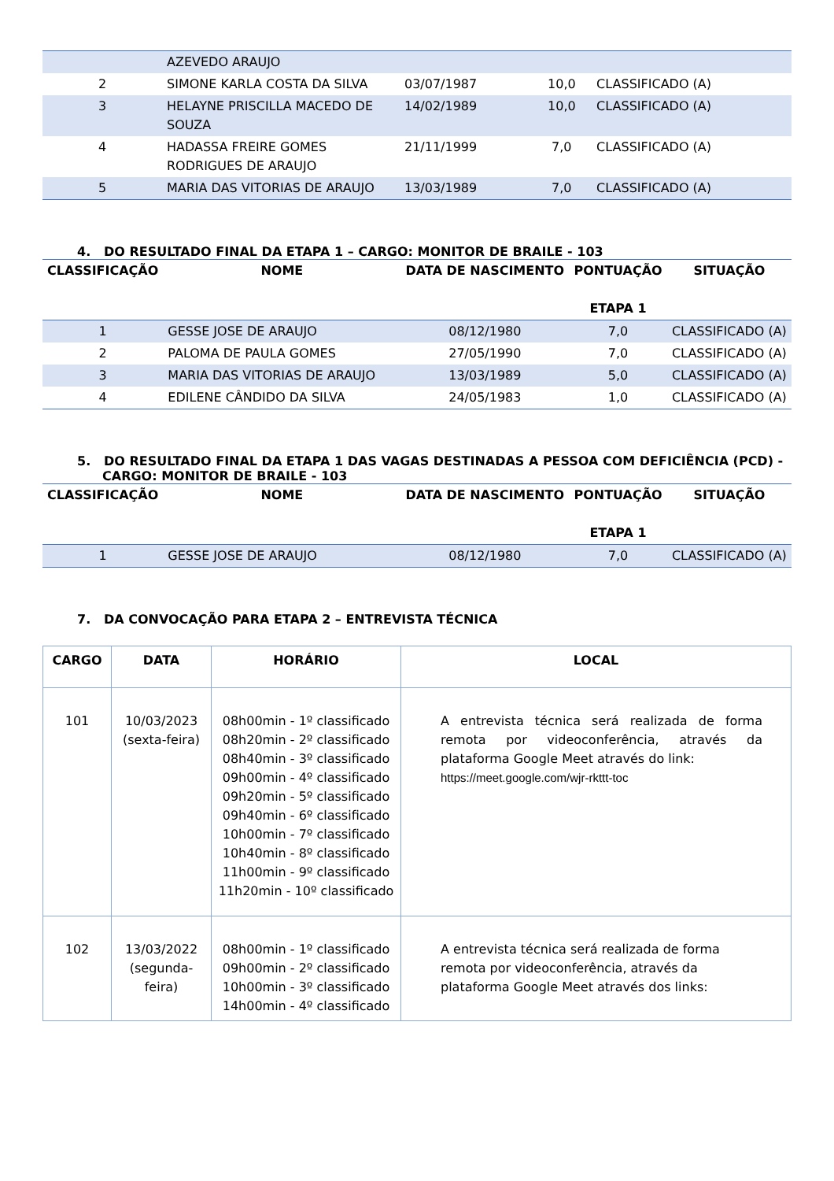| | AZEVEDO ARAUJO | | | |
| 2 | SIMONE KARLA COSTA DA SILVA | 03/07/1987 | 10,0 | CLASSIFICADO (A) |
| 3 | HELAYNE PRISCILLA MACEDO DE SOUZA | 14/02/1989 | 10,0 | CLASSIFICADO (A) |
| 4 | HADASSA FREIRE GOMES RODRIGUES DE ARAUJO | 21/11/1999 | 7,0 | CLASSIFICADO (A) |
| 5 | MARIA DAS VITORIAS DE ARAUJO | 13/03/1989 | 7,0 | CLASSIFICADO (A) |
4. DO RESULTADO FINAL DA ETAPA 1 – CARGO: MONITOR DE BRAILE - 103
| CLASSIFICAÇÃO | NOME | DATA DE NASCIMENTO | PONTUAÇÃO ETAPA 1 | SITUAÇÃO |
| --- | --- | --- | --- | --- |
| 1 | GESSE JOSE DE ARAUJO | 08/12/1980 | 7,0 | CLASSIFICADO (A) |
| 2 | PALOMA DE PAULA GOMES | 27/05/1990 | 7,0 | CLASSIFICADO (A) |
| 3 | MARIA DAS VITORIAS DE ARAUJO | 13/03/1989 | 5,0 | CLASSIFICADO (A) |
| 4 | EDILENE CÂNDIDO DA SILVA | 24/05/1983 | 1,0 | CLASSIFICADO (A) |
5. DO RESULTADO FINAL DA ETAPA 1 DAS VAGAS DESTINADAS A PESSOA COM DEFICIÊNCIA (PCD) - CARGO: MONITOR DE BRAILE - 103
| CLASSIFICAÇÃO | NOME | DATA DE NASCIMENTO | PONTUAÇÃO ETAPA 1 | SITUAÇÃO |
| --- | --- | --- | --- | --- |
| 1 | GESSE JOSE DE ARAUJO | 08/12/1980 | 7,0 | CLASSIFICADO (A) |
7. DA CONVOCAÇÃO PARA ETAPA 2 – ENTREVISTA TÉCNICA
| CARGO | DATA | HORÁRIO | LOCAL |
| --- | --- | --- | --- |
| 101 | 10/03/2023 (sexta-feira) | 08h00min - 1º classificado 08h20min - 2º classificado 08h40min - 3º classificado 09h00min - 4º classificado 09h20min - 5º classificado 09h40min - 6º classificado 10h00min - 7º classificado 10h40min - 8º classificado 11h00min - 9º classificado 11h20min - 10º classificado | A entrevista técnica será realizada de forma remota por videoconferência, através da plataforma Google Meet através do link: https://meet.google.com/wjr-rkttt-toc |
| 102 | 13/03/2022 (segunda-feira) | 08h00min - 1º classificado 09h00min - 2º classificado 10h00min - 3º classificado 14h00min - 4º classificado | A entrevista técnica será realizada de forma remota por videoconferência, através da plataforma Google Meet através dos links: |